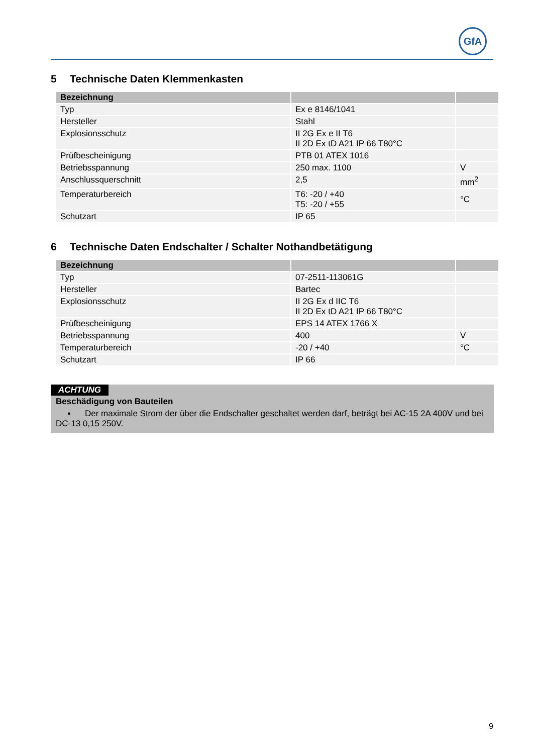GfA
5 Technische Daten Klemmenkasten
| Bezeichnung | | |
| --- | --- | --- |
| Typ | Ex e 8146/1041 | |
| Hersteller | Stahl | |
| Explosionsschutz | II 2G Ex e II T6 II 2D Ex tD A21 IP 66 T80°C | |
| Prüfbescheinigung | PTB 01 ATEX 1016 | |
| Betriebsspannung | 250 max. 1100 | V |
| Anschlussquerschnitt | 2,5 | mm<sup>2</sup> |
| Temperaturbereich | T6: -20 / +40 T5: -20 / +55 | °C |
| Schutzart | IP 65 | |
6 Technische Daten Endschalter / Schalter Nothandbetätigung
| Bezeichnung | | |
| --- | --- | --- |
| Typ | 07-2511-113061G | |
| Hersteller | Bartec | |
| Explosionsschutz | II 2G Ex d IIC T6 II 2D Ex tD A21 IP 66 T80°C | |
| Prüfbescheinigung | EPS 14 ATEX 1766 X | |
| Betriebsspannung | 400 | V |
| Temperaturbereich | -20 / +40 | °C |
| Schutzart | IP 66 | |
ACHTUNG
Beschädigung von Bauteilen
▪ Der maximale Strom der über die Endschalter geschaltet werden darf, beträgt bei AC-15 2A 400V und bei DC-13 0,15 250V.
9